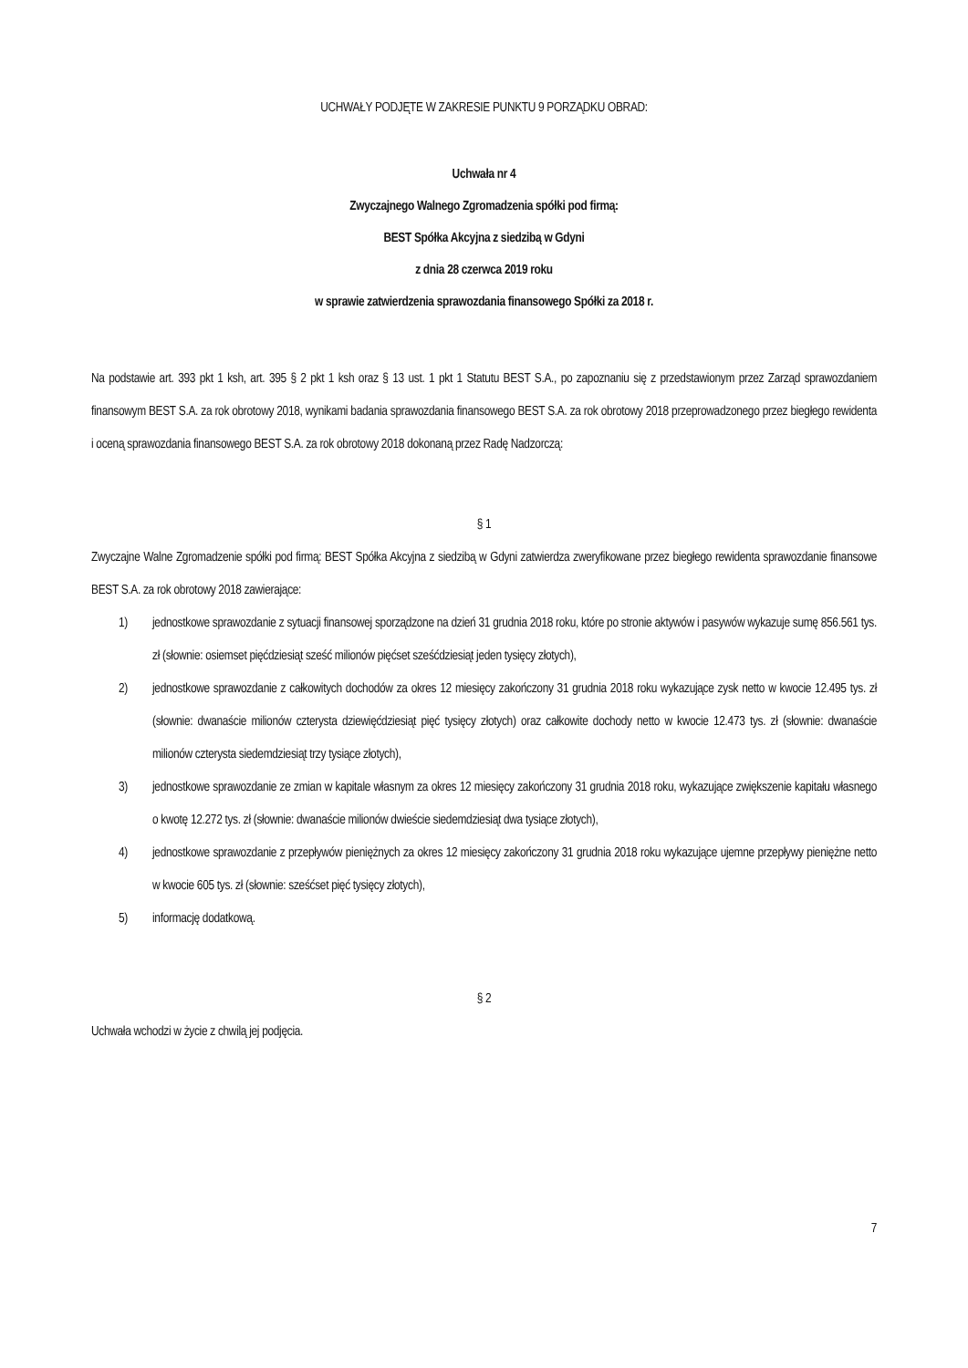UCHWAŁY PODJĘTE W ZAKRESIE PUNKTU 9 PORZĄDKU OBRAD:
Uchwała nr 4
Zwyczajnego Walnego Zgromadzenia spółki pod firmą:
BEST Spółka Akcyjna z siedzibą w Gdyni
z dnia 28 czerwca 2019 roku
w sprawie zatwierdzenia sprawozdania finansowego Spółki za 2018 r.
Na podstawie art. 393 pkt 1 ksh, art. 395 § 2 pkt 1 ksh oraz § 13 ust. 1 pkt 1 Statutu BEST S.A., po zapoznaniu się z przedstawionym przez Zarząd sprawozdaniem finansowym BEST S.A. za rok obrotowy 2018, wynikami badania sprawozdania finansowego BEST S.A. za rok obrotowy 2018 przeprowadzonego przez biegłego rewidenta i oceną sprawozdania finansowego BEST S.A. za rok obrotowy 2018 dokonaną przez Radę Nadzorczą:
§ 1
Zwyczajne Walne Zgromadzenie spółki pod firmą: BEST Spółka Akcyjna z siedzibą w Gdyni zatwierdza zweryfikowane przez biegłego rewidenta sprawozdanie finansowe BEST S.A. za rok obrotowy 2018 zawierające:
1) jednostkowe sprawozdanie z sytuacji finansowej sporządzone na dzień 31 grudnia 2018 roku, które po stronie aktywów i pasywów wykazuje sumę 856.561 tys. zł (słownie: osiemset pięćdziesiąt sześć milionów pięćset sześćdziesiąt jeden tysięcy złotych),
2) jednostkowe sprawozdanie z całkowitych dochodów za okres 12 miesięcy zakończony 31 grudnia 2018 roku wykazujące zysk netto w kwocie 12.495 tys. zł (słownie: dwanaście milionów czterysta dziewięćdziesiąt pięć tysięcy złotych) oraz całkowite dochody netto w kwocie 12.473 tys. zł (słownie: dwanaście milionów czterysta siedemdziesiąt trzy tysiące złotych),
3) jednostkowe sprawozdanie ze zmian w kapitale własnym za okres 12 miesięcy zakończony 31 grudnia 2018 roku, wykazujące zwiększenie kapitału własnego o kwotę 12.272 tys. zł (słownie: dwanaście milionów dwieście siedemdziesiąt dwa tysiące złotych),
4) jednostkowe sprawozdanie z przepływów pieniężnych za okres 12 miesięcy zakończony 31 grudnia 2018 roku wykazujące ujemne przepływy pieniężne netto w kwocie 605 tys. zł (słownie: sześćset pięć tysięcy złotych),
5) informację dodatkową.
§ 2
Uchwała wchodzi w życie z chwilą jej podjęcia.
7